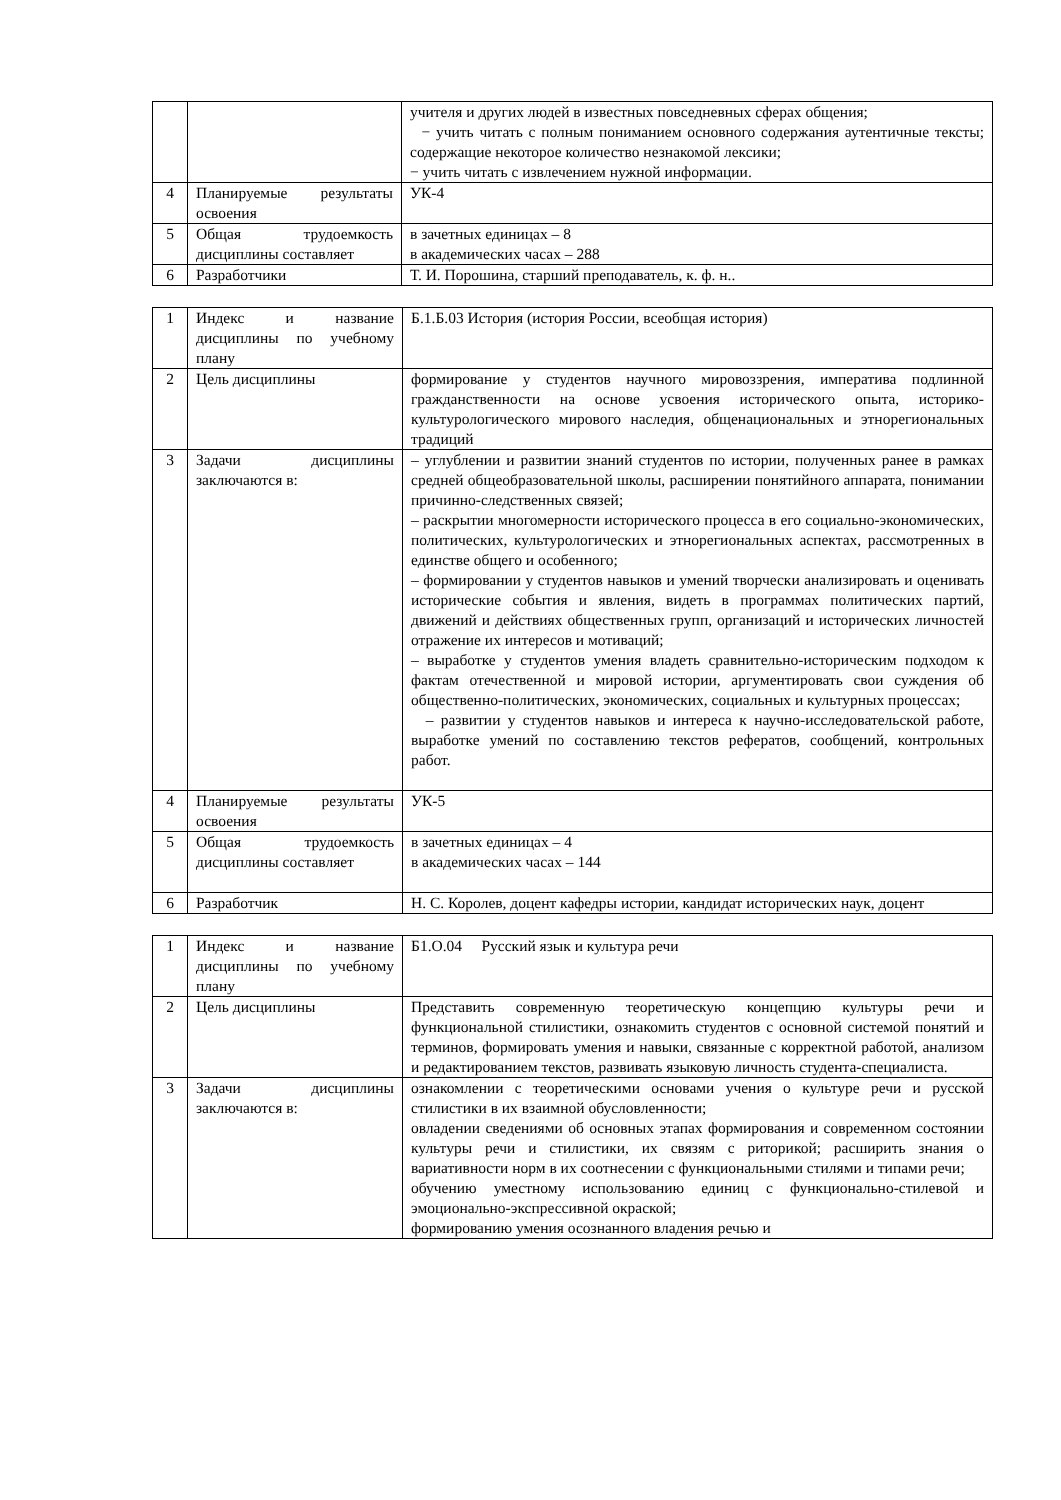| | | учителя и других людей в известных повседневных сферах общения; − учить читать с полным пониманием основного содержания аутентичные тексты; содержащие некоторое количество незнакомой лексики; − учить читать с извлечением нужной информации. |
| 4 | Планируемые результаты освоения | УК-4 |
| 5 | Общая трудоемкость дисциплины составляет | в зачетных единицах – 8 в академических часах – 288 |
| 6 | Разработчики | Т. И. Порошина, старший преподаватель, к. ф. н.. |
| 1 | Индекс и название дисциплины по учебному плану | Б.1.Б.03 История (история России, всеобщая история) |
| 2 | Цель дисциплины | формирование у студентов научного мировоззрения, императива подлинной гражданственности на основе усвоения исторического опыта, историко-культурологического мирового наследия, общенациональных и этнорегиональных традиций |
| 3 | Задачи дисциплины заключаются в: | – углублении и развитии знаний студентов по истории, полученных ранее в рамках средней общеобразовательной школы, расширении понятийного аппарата, понимании причинно-следственных связей; – раскрытии многомерности исторического процесса в его социально-экономических, политических, культурологических и этнорегиональных аспектах, рассмотренных в единстве общего и особенного; – формировании у студентов навыков и умений творчески анализировать и оценивать исторические события и явления, видеть в программах политических партий, движений и действиях общественных групп, организаций и исторических личностей отражение их интересов и мотиваций; – выработке у студентов умения владеть сравнительно-историческим подходом к фактам отечественной и мировой истории, аргументировать свои суждения об общественно-политических, экономических, социальных и культурных процессах; – развитии у студентов навыков и интереса к научно-исследовательской работе, выработке умений по составлению текстов рефератов, сообщений, контрольных работ. |
| 4 | Планируемые результаты освоения | УК-5 |
| 5 | Общая трудоемкость дисциплины составляет | в зачетных единицах – 4 в академических часах – 144 |
| 6 | Разработчик | Н. С. Королев, доцент кафедры истории, кандидат исторических наук, доцент |
| 1 | Индекс и название дисциплины по учебному плану | Б1.О.04 Русский язык и культура речи |
| 2 | Цель дисциплины | Представить современную теоретическую концепцию культуры речи и функциональной стилистики, ознакомить студентов с основной системой понятий и терминов, формировать умения и навыки, связанные с корректной работой, анализом и редактированием текстов, развивать языковую личность студента-специалиста. |
| 3 | Задачи дисциплины заключаются в: | ознакомлении с теоретическими основами учения о культуре речи и русской стилистики в их взаимной обусловленности; овладении сведениями об основных этапах формирования и современном состоянии культуры речи и стилистики, их связям с риторикой; расширить знания о вариативности норм в их соотнесении с функциональными стилями и типами речи; обучению уместному использованию единиц с функционально-стилевой и эмоционально-экспрессивной окраской; формированию умения осознанного владения речью и |